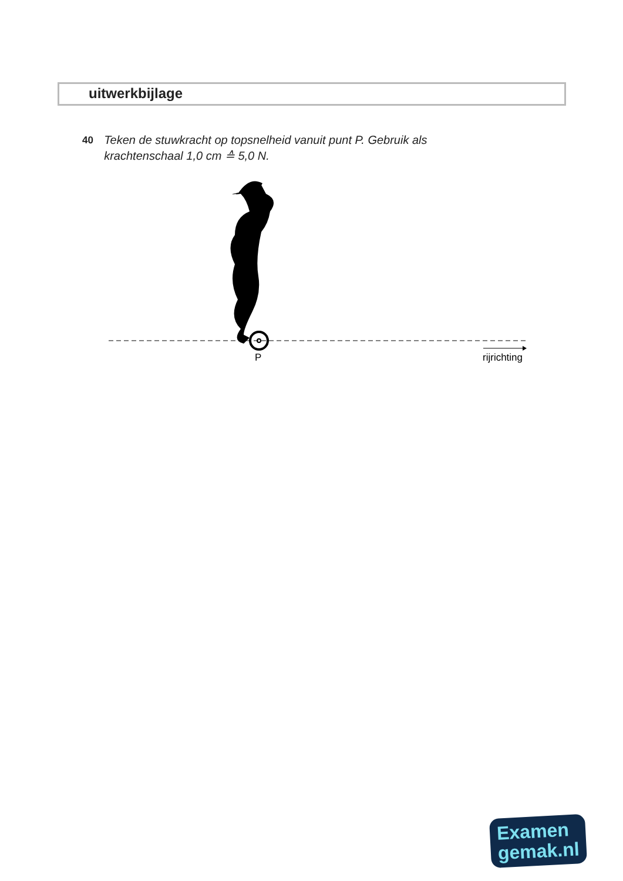uitwerkbijlage
40
Teken de stuwkracht op topsnelheid vanuit punt P. Gebruik als krachtenschaal 1,0 cm ≙ 5,0 N.
P
rijrichting
Examen
gemak.nl